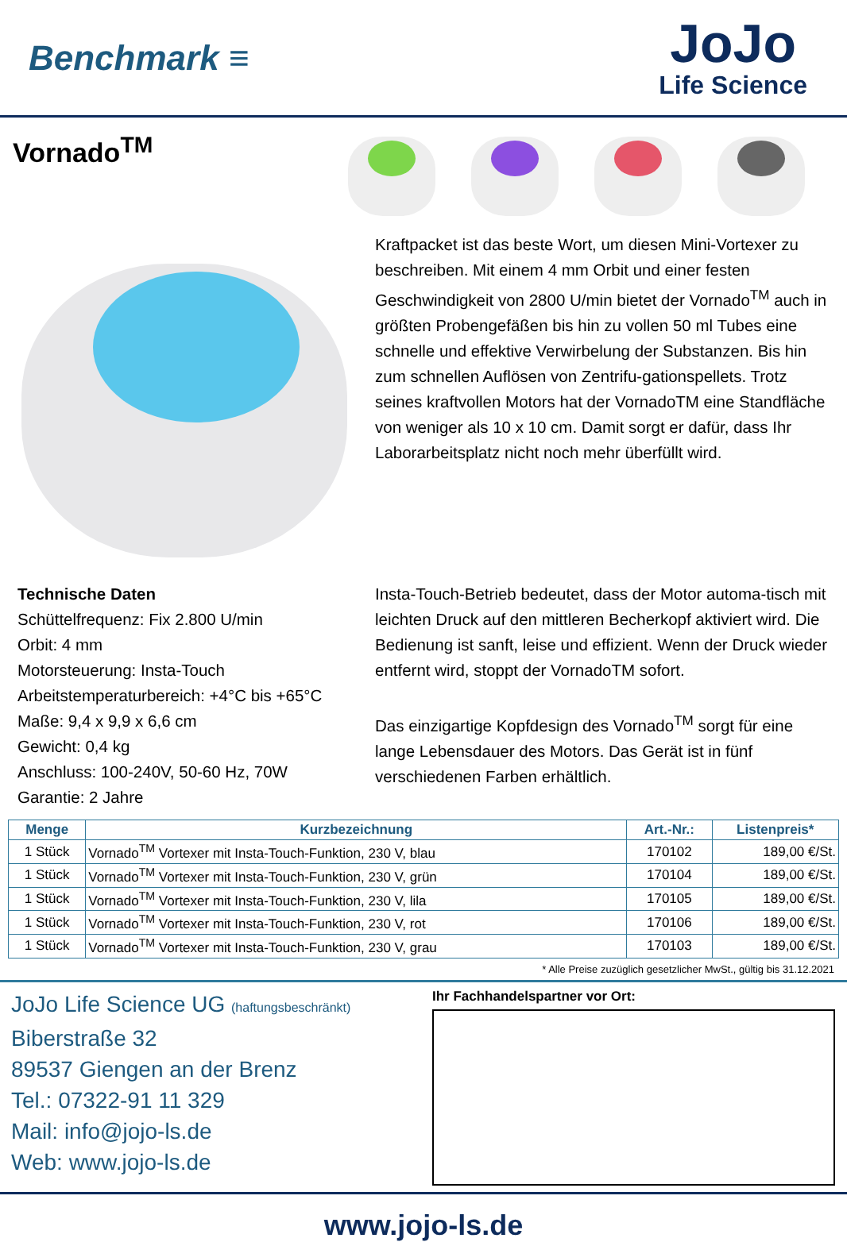Benchmark ≡
JoJo
Life Science
Vornado<sup>TM</sup>
Kraftpacket ist das beste Wort, um diesen Mini-Vortexer zu beschreiben. Mit einem 4 mm Orbit und einer festen Geschwindigkeit von 2800 U/min bietet der Vornado<sup>TM</sup> auch in größten Probengefäßen bis hin zu vollen 50 ml Tubes eine schnelle und effektive Verwirbelung der Substanzen. Bis hin zum schnellen Auflösen von Zentrifu-gationspellets. Trotz seines kraftvollen Motors hat der VornadoTM eine Standfläche von weniger als 10 x 10 cm. Damit sorgt er dafür, dass Ihr Laborarbeitsplatz nicht noch mehr überfüllt wird.
Technische Daten
Schüttelfrequenz: Fix 2.800 U/min
Orbit: 4 mm
Motorsteuerung: Insta-Touch
Arbeitstemperaturbereich: +4°C bis +65°C
Maße: 9,4 x 9,9 x 6,6 cm
Gewicht: 0,4 kg
Anschluss: 100-240V, 50-60 Hz, 70W
Garantie: 2 Jahre
Insta-Touch-Betrieb bedeutet, dass der Motor automa-tisch mit leichten Druck auf den mittleren Becherkopf aktiviert wird. Die Bedienung ist sanft, leise und effizient. Wenn der Druck wieder entfernt wird, stoppt der VornadoTM sofort.
Das einzigartige Kopfdesign des Vornado<sup>TM</sup> sorgt für eine lange Lebensdauer des Motors. Das Gerät ist in fünf verschiedenen Farben erhältlich.
| Menge | Kurzbezeichnung | Art.-Nr.: | Listenpreis* |
| --- | --- | --- | --- |
| 1 Stück | Vornado<sup>TM</sup> Vortexer mit Insta-Touch-Funktion, 230 V, blau | 170102 | 189,00 €/St. |
| 1 Stück | Vornado<sup>TM</sup> Vortexer mit Insta-Touch-Funktion, 230 V, grün | 170104 | 189,00 €/St. |
| 1 Stück | Vornado<sup>TM</sup> Vortexer mit Insta-Touch-Funktion, 230 V, lila | 170105 | 189,00 €/St. |
| 1 Stück | Vornado<sup>TM</sup> Vortexer mit Insta-Touch-Funktion, 230 V, rot | 170106 | 189,00 €/St. |
| 1 Stück | Vornado<sup>TM</sup> Vortexer mit Insta-Touch-Funktion, 230 V, grau | 170103 | 189,00 €/St. |
* Alle Preise zuzüglich gesetzlicher MwSt., gültig bis 31.12.2021
JoJo Life Science UG (haftungsbeschränkt)
Biberstraße 32
89537 Giengen an der Brenz
Tel.: 07322-91 11 329
Mail: info@jojo-ls.de
Web: www.jojo-ls.de
Ihr Fachhandelspartner vor Ort:
www.jojo-ls.de